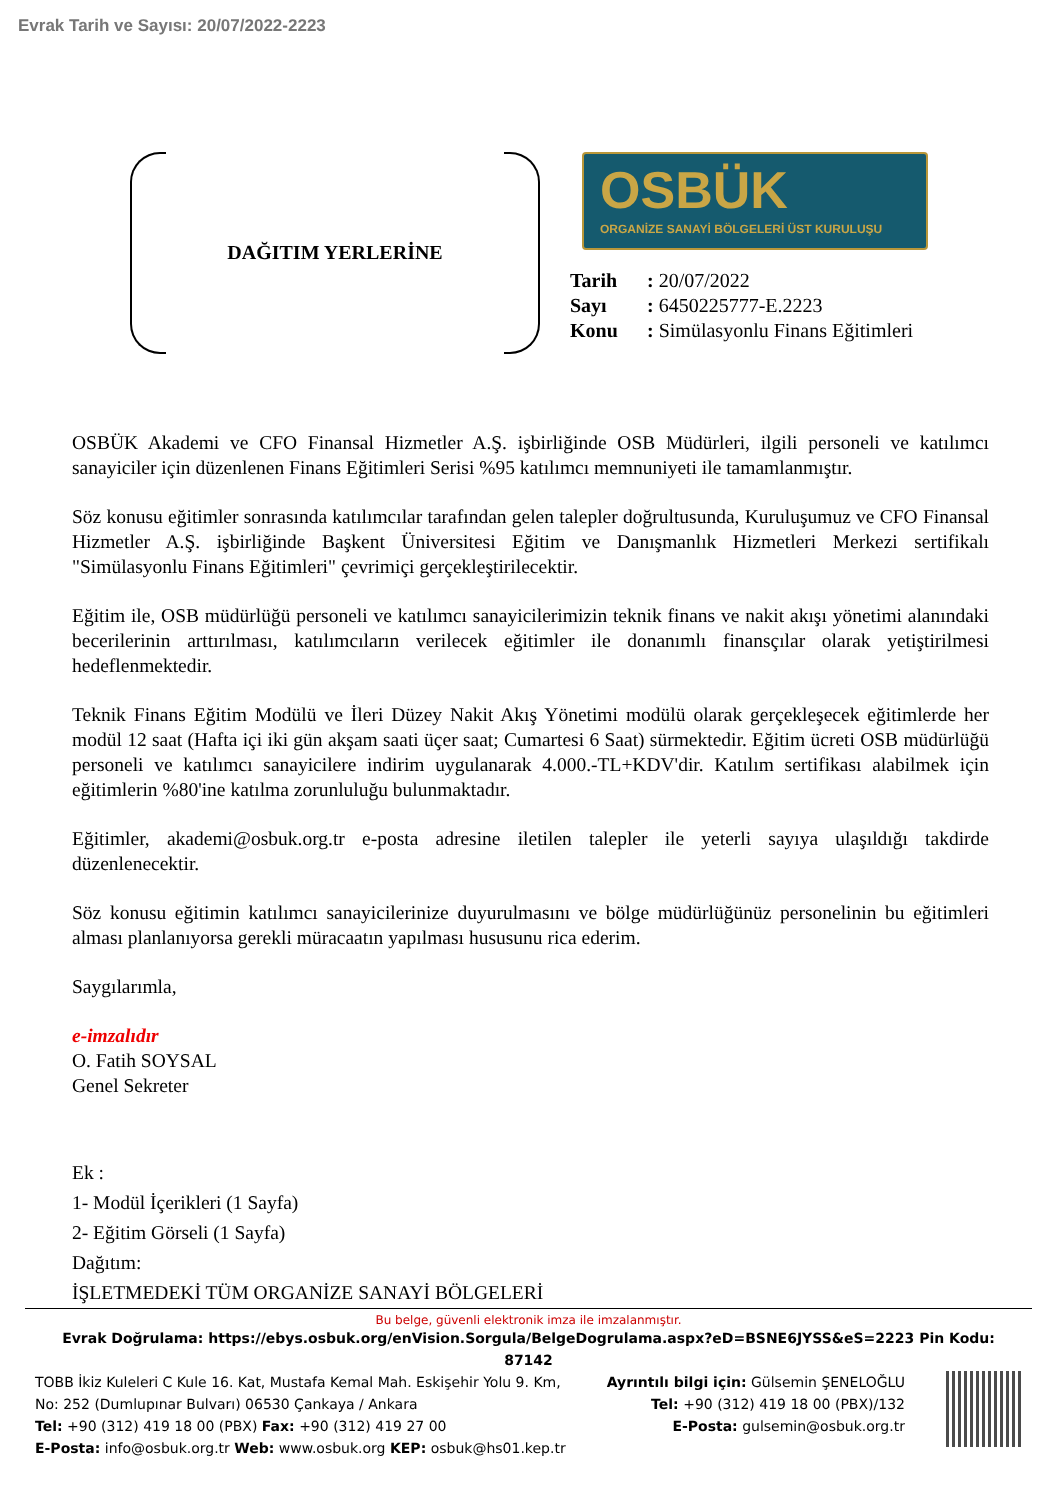Evrak Tarih ve Sayısı: 20/07/2022-2223
DAĞITIM YERLERİNE
OSBÜK
ORGANİZE SANAYİ BÖLGELERİ ÜST KURULUŞU
Tarih : 20/07/2022
Sayı : 6450225777-E.2223
Konu : Simülasyonlu Finans Eğitimleri
OSBÜK Akademi ve CFO Finansal Hizmetler A.Ş. işbirliğinde OSB Müdürleri, ilgili personeli ve katılımcı sanayiciler için düzenlenen Finans Eğitimleri Serisi %95 katılımcı memnuniyeti ile tamamlanmıştır.
Söz konusu eğitimler sonrasında katılımcılar tarafından gelen talepler doğrultusunda, Kuruluşumuz ve CFO Finansal Hizmetler A.Ş. işbirliğinde Başkent Üniversitesi Eğitim ve Danışmanlık Hizmetleri Merkezi sertifikalı "Simülasyonlu Finans Eğitimleri" çevrimiçi gerçekleştirilecektir.
Eğitim ile, OSB müdürlüğü personeli ve katılımcı sanayicilerimizin teknik finans ve nakit akışı yönetimi alanındaki becerilerinin arttırılması, katılımcıların verilecek eğitimler ile donanımlı finansçılar olarak yetiştirilmesi hedeflenmektedir.
Teknik Finans Eğitim Modülü ve İleri Düzey Nakit Akış Yönetimi modülü olarak gerçekleşecek eğitimlerde her modül 12 saat (Hafta içi iki gün akşam saati üçer saat; Cumartesi 6 Saat) sürmektedir. Eğitim ücreti OSB müdürlüğü personeli ve katılımcı sanayicilere indirim uygulanarak 4.000.-TL+KDV'dir. Katılım sertifikası alabilmek için eğitimlerin %80'ine katılma zorunluluğu bulunmaktadır.
Eğitimler, akademi@osbuk.org.tr e-posta adresine iletilen talepler ile yeterli sayıya ulaşıldığı takdirde düzenlenecektir.
Söz konusu eğitimin katılımcı sanayicilerinize duyurulmasını ve bölge müdürlüğünüz personelinin bu eğitimleri alması planlanıyorsa gerekli müracaatın yapılması hususunu rica ederim.
Saygılarımla,
e-imzalıdır
O. Fatih SOYSAL
Genel Sekreter
Ek :
1- Modül İçerikleri (1 Sayfa)
2- Eğitim Görseli (1 Sayfa)
Dağıtım:
İŞLETMEDEKİ TÜM ORGANİZE SANAYİ BÖLGELERİ
Bu belge, güvenli elektronik imza ile imzalanmıştır.
Evrak Doğrulama: https://ebys.osbuk.org/enVision.Sorgula/BelgeDogrulama.aspx?eD=BSNE6JYSS&eS=2223 Pin Kodu:
87142
TOBB İkiz Kuleleri C Kule 16. Kat, Mustafa Kemal Mah. Eskişehir Yolu 9. Km,
No: 252 (Dumlupınar Bulvarı) 06530 Çankaya / Ankara
Tel: +90 (312) 419 18 00 (PBX) Fax: +90 (312) 419 27 00
E-Posta: info@osbuk.org.tr Web: www.osbuk.org KEP: osbuk@hs01.kep.tr
Ayrıntılı bilgi için: Gülsemin ŞENELOĞLU
Tel: +90 (312) 419 18 00 (PBX)/132
E-Posta: gulsemin@osbuk.org.tr